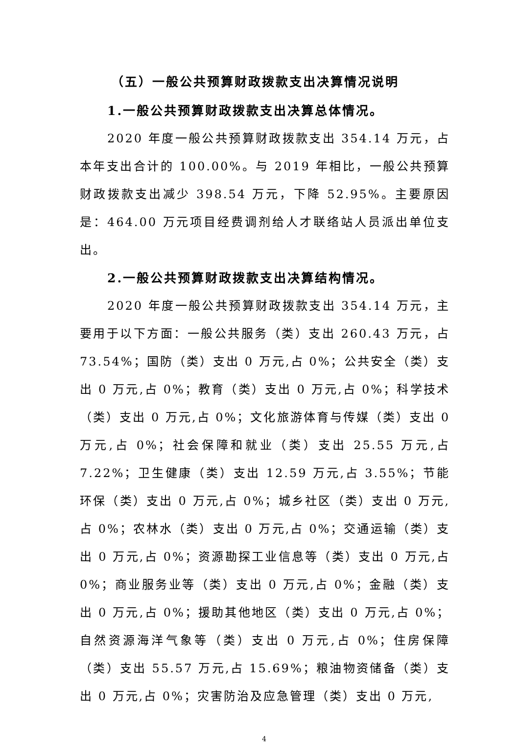（五）一般公共预算财政拨款支出决算情况说明
1.一般公共预算财政拨款支出决算总体情况。
2020 年度一般公共预算财政拨款支出 354.14 万元，占本年支出合计的 100.00%。与 2019 年相比，一般公共预算财政拨款支出减少 398.54 万元，下降 52.95%。主要原因是：464.00 万元项目经费调剂给人才联络站人员派出单位支出。
2.一般公共预算财政拨款支出决算结构情况。
2020 年度一般公共预算财政拨款支出 354.14 万元，主要用于以下方面：一般公共服务（类）支出 260.43 万元，占 73.54%；国防（类）支出 0 万元,占 0%；公共安全（类）支出 0 万元,占 0%；教育（类）支出 0 万元,占 0%；科学技术（类）支出 0 万元,占 0%；文化旅游体育与传媒（类）支出 0 万元,占 0%；社会保障和就业（类）支出 25.55 万元,占 7.22%；卫生健康（类）支出 12.59 万元,占 3.55%；节能环保（类）支出 0 万元,占 0%；城乡社区（类）支出 0 万元,占 0%；农林水（类）支出 0 万元,占 0%；交通运输（类）支出 0 万元,占 0%；资源勘探工业信息等（类）支出 0 万元,占 0%；商业服务业等（类）支出 0 万元,占 0%；金融（类）支出 0 万元,占 0%；援助其他地区（类）支出 0 万元,占 0%；自然资源海洋气象等（类）支出 0 万元,占 0%；住房保障（类）支出 55.57 万元,占 15.69%；粮油物资储备（类）支出 0 万元,占 0%；灾害防治及应急管理（类）支出 0 万元,
4